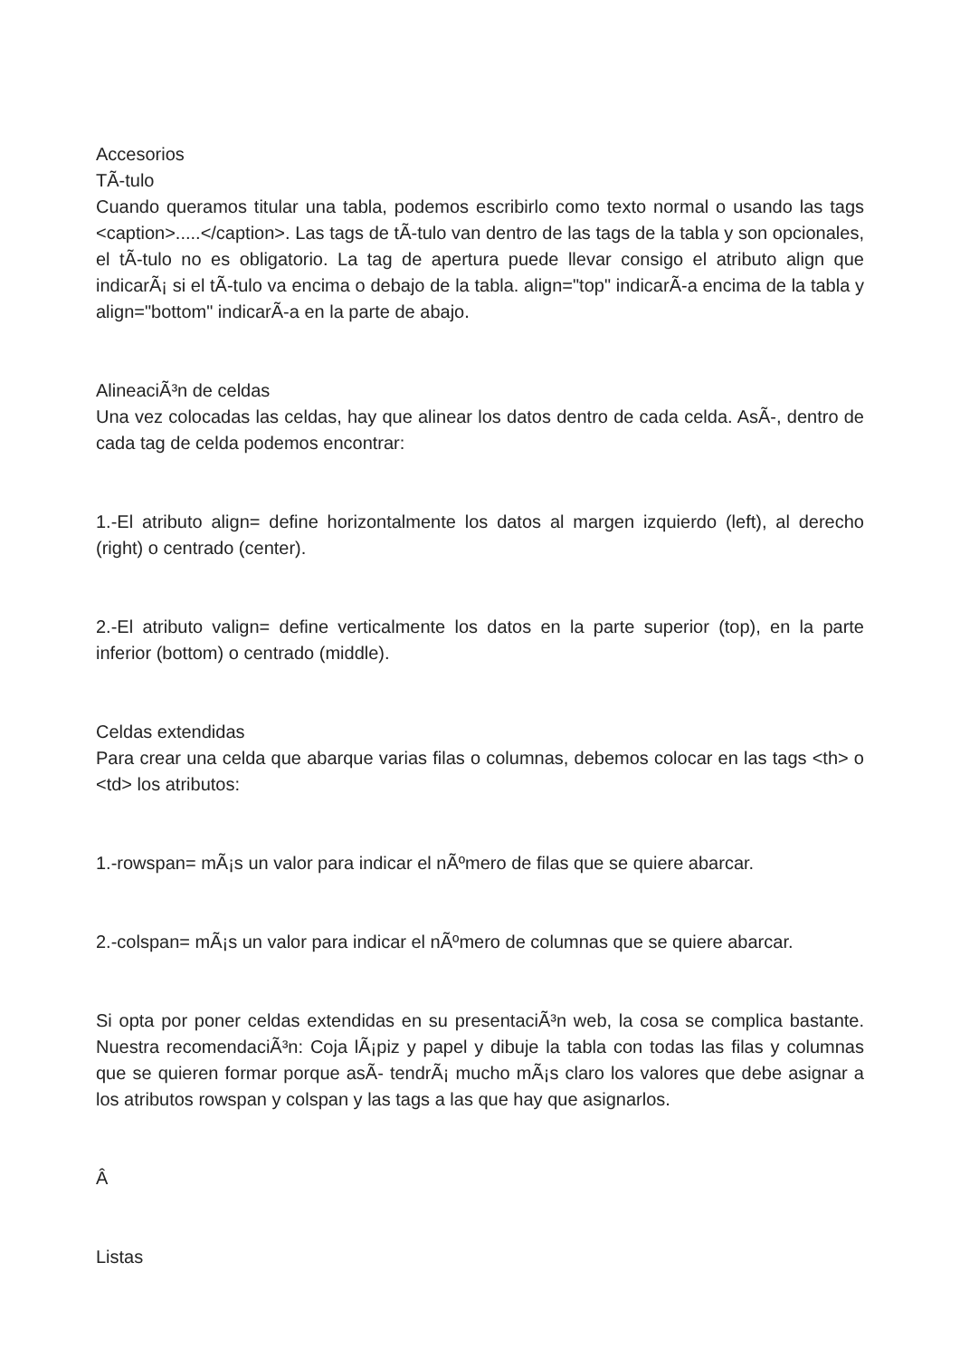Accesorios
TÃ-tulo
Cuando queramos titular una tabla, podemos escribirlo como texto normal o usando las tags <caption>.....</caption>. Las tags de tÃ-tulo van dentro de las tags de la tabla y son opcionales, el tÃ-tulo no es obligatorio. La tag de apertura puede llevar consigo el atributo align que indicarÃ¡ si el tÃ-tulo va encima o debajo de la tabla. align="top" indicarÃ-a encima de la tabla y align="bottom" indicarÃ-a en la parte de abajo.
AlineaciÃ³n de celdas
Una vez colocadas las celdas, hay que alinear los datos dentro de cada celda. AsÃ-, dentro de cada tag de celda podemos encontrar:
1.-El atributo align= define horizontalmente los datos al margen izquierdo (left), al derecho (right) o centrado (center).
2.-El atributo valign= define verticalmente los datos en la parte superior (top), en la parte inferior (bottom) o centrado (middle).
Celdas extendidas
Para crear una celda que abarque varias filas o columnas, debemos colocar en las tags <th> o <td> los atributos:
1.-rowspan= mÃ¡s un valor para indicar el nÃºmero de filas que se quiere abarcar.
2.-colspan= mÃ¡s un valor para indicar el nÃºmero de columnas que se quiere abarcar.
Si opta por poner celdas extendidas en su presentaciÃ³n web, la cosa se complica bastante. Nuestra recomendaciÃ³n: Coja lÃ¡piz y papel y dibuje la tabla con todas las filas y columnas que se quieren formar porque asÃ- tendrÃ¡ mucho mÃ¡s claro los valores que debe asignar a los atributos rowspan y colspan y las tags a las que hay que asignarlos.
Â
Listas